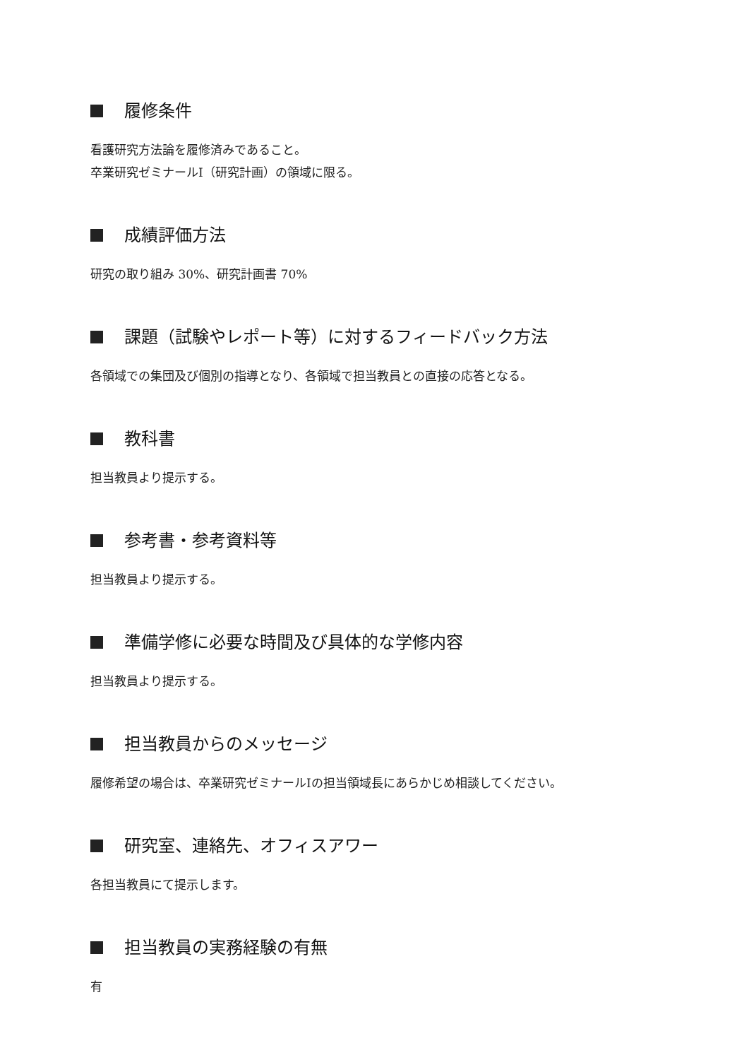履修条件
看護研究方法論を履修済みであること。
卒業研究ゼミナールⅠ（研究計画）の領域に限る。
成績評価方法
研究の取り組み 30%、研究計画書 70%
課題（試験やレポート等）に対するフィードバック方法
各領域での集団及び個別の指導となり、各領域で担当教員との直接の応答となる。
教科書
担当教員より提示する。
参考書・参考資料等
担当教員より提示する。
準備学修に必要な時間及び具体的な学修内容
担当教員より提示する。
担当教員からのメッセージ
履修希望の場合は、卒業研究ゼミナールⅠの担当領域長にあらかじめ相談してください。
研究室、連絡先、オフィスアワー
各担当教員にて提示します。
担当教員の実務経験の有無
有